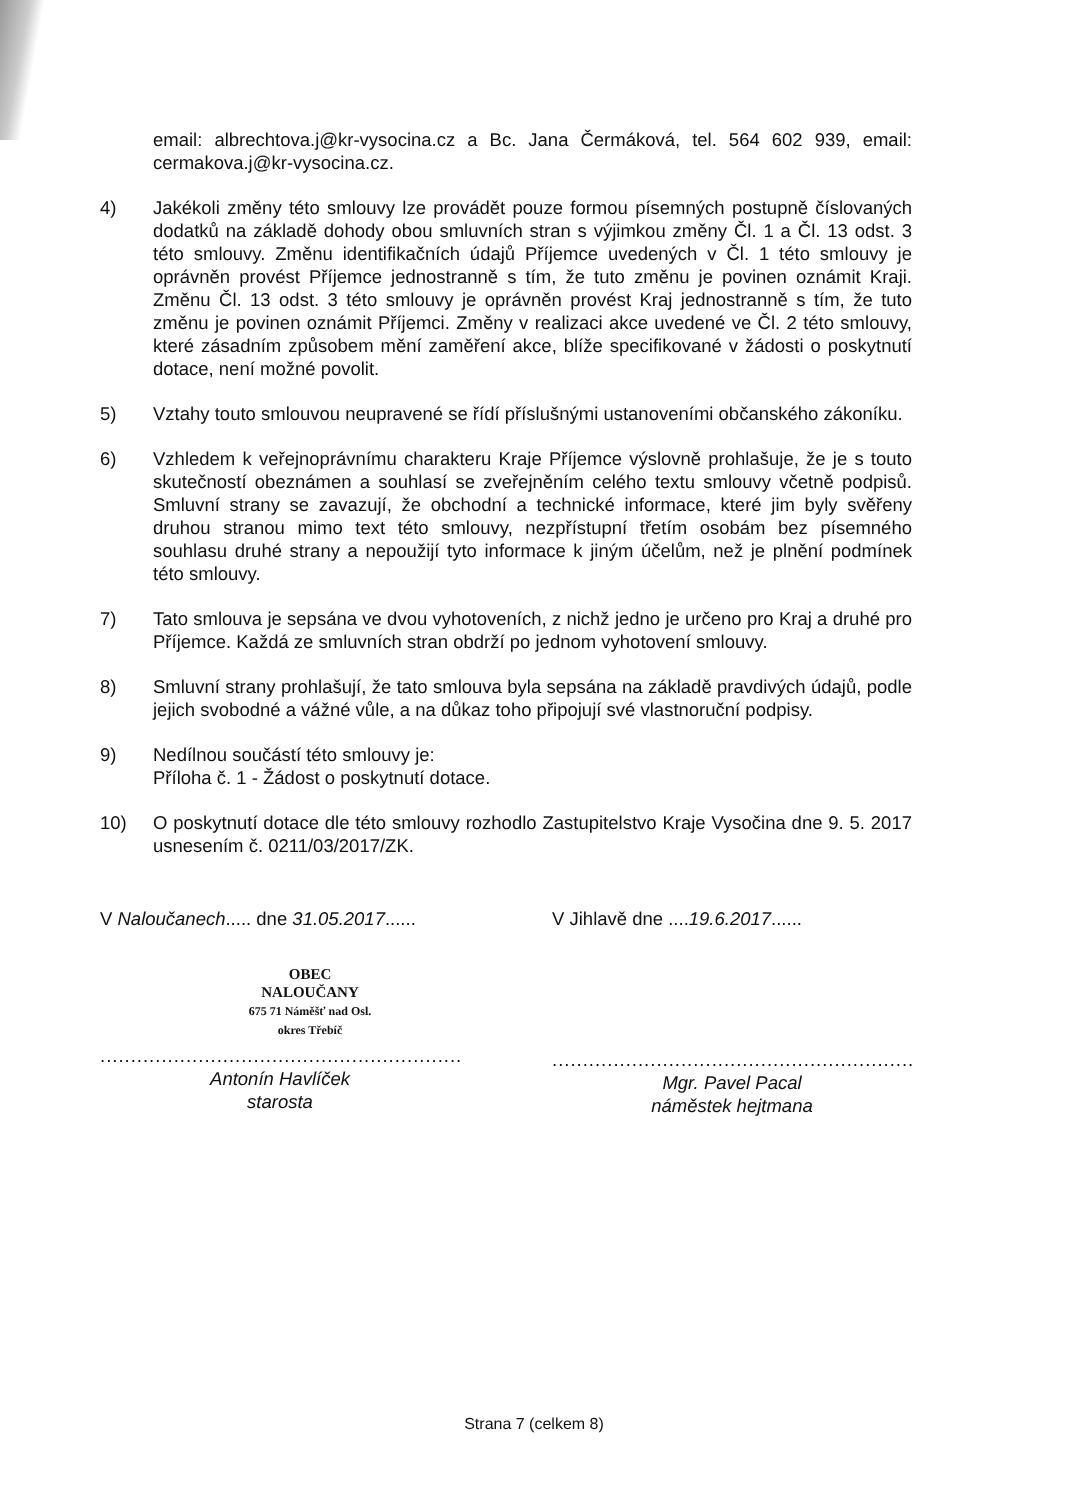email: albrechtova.j@kr-vysocina.cz a Bc. Jana Čermáková, tel. 564 602 939, email: cermakova.j@kr-vysocina.cz.
4) Jakékoli změny této smlouvy lze provádět pouze formou písemných postupně číslovaných dodatků na základě dohody obou smluvních stran s výjimkou změny Čl. 1 a Čl. 13 odst. 3 této smlouvy. Změnu identifikačních údajů Příjemce uvedených v Čl. 1 této smlouvy je oprávněn provést Příjemce jednostranně s tím, že tuto změnu je povinen oznámit Kraji. Změnu Čl. 13 odst. 3 této smlouvy je oprávněn provést Kraj jednostranně s tím, že tuto změnu je povinen oznámit Příjemci. Změny v realizaci akce uvedené ve Čl. 2 této smlouvy, které zásadním způsobem mění zaměření akce, blíže specifikované v žádosti o poskytnutí dotace, není možné povolit.
5) Vztahy touto smlouvou neupravené se řídí příslušnými ustanoveními občanského zákoníku.
6) Vzhledem k veřejnoprávnímu charakteru Kraje Příjemce výslovně prohlašuje, že je s touto skutečností obeznámen a souhlasí se zveřejněním celého textu smlouvy včetně podpisů. Smluvní strany se zavazují, že obchodní a technické informace, které jim byly svěřeny druhou stranou mimo text této smlouvy, nezpřístupní třetím osobám bez písemného souhlasu druhé strany a nepoužijí tyto informace k jiným účelům, než je plnění podmínek této smlouvy.
7) Tato smlouva je sepsána ve dvou vyhotoveních, z nichž jedno je určeno pro Kraj a druhé pro Příjemce. Každá ze smluvních stran obdrží po jednom vyhotovení smlouvy.
8) Smluvní strany prohlašují, že tato smlouva byla sepsána na základě pravdivých údajů, podle jejich svobodné a vážné vůle, a na důkaz toho připojují své vlastnoruční podpisy.
9) Nedílnou součástí této smlouvy je:
Příloha č. 1 - Žádost o poskytnutí dotace.
10) O poskytnutí dotace dle této smlouvy rozhodlo Zastupitelstvo Kraje Vysočina dne 9. 5. 2017 usnesením č. 0211/03/2017/ZK.
V Naloučanech..... dne 31.05.2017......
OBEC
NALOUČANY
675 71 Náměšť nad Osl.
okres Třebíč
...........................................................
Antonín Havlíček
starosta
V Jihlavě dne ....19.6.2017......
...........................................................
Mgr. Pavel Pacal
náměstek hejtmana
Strana 7 (celkem 8)